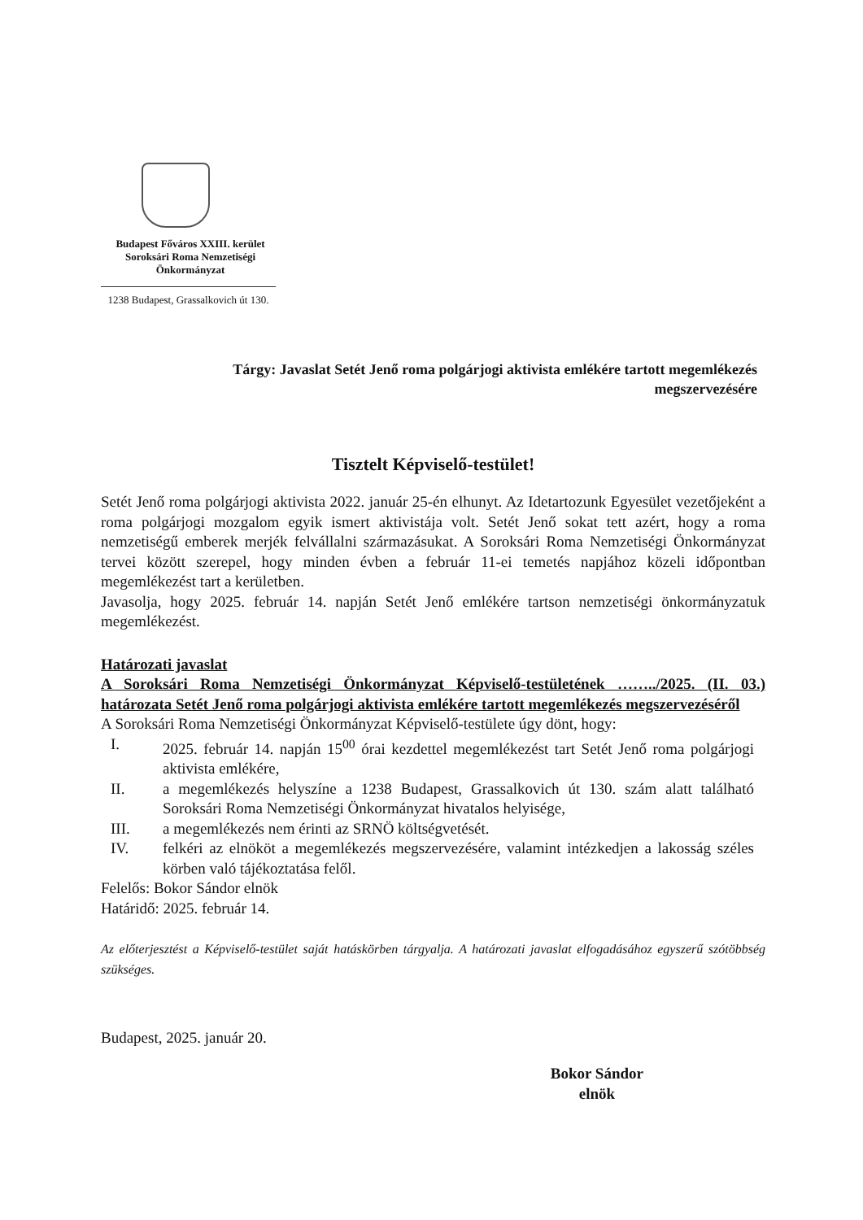Budapest Főváros XXIII. kerület
Soroksári Roma Nemzetiségi
Önkormányzat
1238 Budapest, Grassalkovich út 130.
Tárgy: Javaslat Setét Jenő roma polgárjogi aktivista emlékére tartott megemlékezés
megszervezésére
Tisztelt Képviselő-testület!
Setét Jenő roma polgárjogi aktivista 2022. január 25-én elhunyt. Az Idetartozunk Egyesület vezetőjeként a roma polgárjogi mozgalom egyik ismert aktivistája volt. Setét Jenő sokat tett azért, hogy a roma nemzetiségű emberek merjék felvállalni származásukat. A Soroksári Roma Nemzetiségi Önkormányzat tervei között szerepel, hogy minden évben a február 11-ei temetés napjához közeli időpontban megemlékezést tart a kerületben.
Javasolja, hogy 2025. február 14. napján Setét Jenő emlékére tartson nemzetiségi önkormányzatuk megemlékezést.
Határozati javaslat
A Soroksári Roma Nemzetiségi Önkormányzat Képviselő-testületének ……../2025. (II. 03.) határozata Setét Jenő roma polgárjogi aktivista emlékére tartott megemlékezés megszervezéséről
A Soroksári Roma Nemzetiségi Önkormányzat Képviselő-testülete úgy dönt, hogy:
I. 2025. február 14. napján 15<sup>00</sup> órai kezdettel megemlékezést tart Setét Jenő roma polgárjogi aktivista emlékére,
II. a megemlékezés helyszíne a 1238 Budapest, Grassalkovich út 130. szám alatt található Soroksári Roma Nemzetiségi Önkormányzat hivatalos helyisége,
III. a megemlékezés nem érinti az SRNÖ költségvetését.
IV. felkéri az elnököt a megemlékezés megszervezésére, valamint intézkedjen a lakosság széles körben való tájékoztatása felől.
Felelős: Bokor Sándor elnök
Határidő: 2025. február 14.
Az előterjesztést a Képviselő-testület saját hatáskörben tárgyalja. A határozati javaslat elfogadásához egyszerű szótöbbség szükséges.
Budapest, 2025. január 20.
Bokor Sándor
elnök